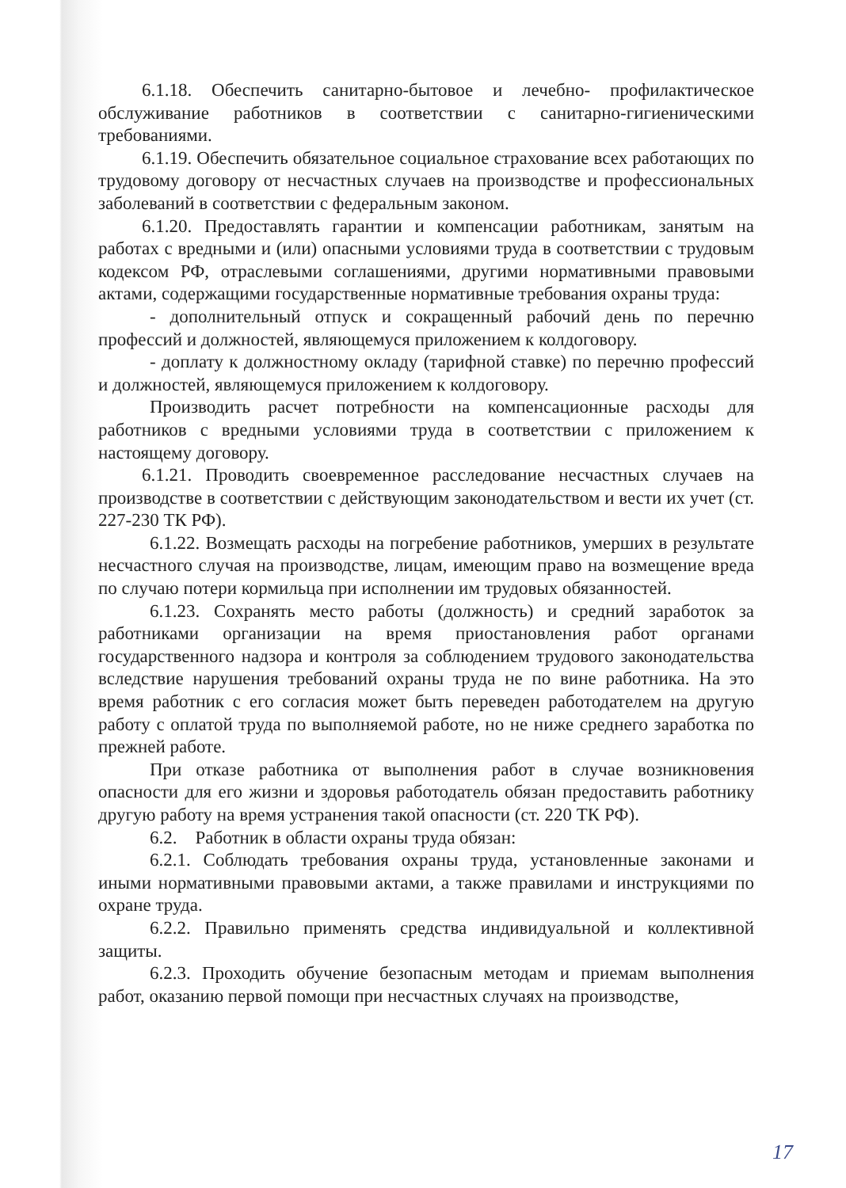6.1.18. Обеспечить санитарно-бытовое и лечебно- профилактическое обслуживание работников в соответствии с санитарно-гигиеническими требованиями.
6.1.19. Обеспечить обязательное социальное страхование всех работающих по трудовому договору от несчастных случаев на производстве и профессиональных заболеваний в соответствии с федеральным законом.
6.1.20. Предоставлять гарантии и компенсации работникам, занятым на работах с вредными и (или) опасными условиями труда в соответствии с трудовым кодексом РФ, отраслевыми соглашениями, другими нормативными правовыми актами, содержащими государственные нормативные требования охраны труда:
- дополнительный отпуск и сокращенный рабочий день по перечню профессий и должностей, являющемуся приложением к колдоговору.
- доплату к должностному окладу (тарифной ставке) по перечню профессий и должностей, являющемуся приложением к колдоговору.
Производить расчет потребности на компенсационные расходы для работников с вредными условиями труда в соответствии с приложением к настоящему договору.
6.1.21. Проводить своевременное расследование несчастных случаев на производстве в соответствии с действующим законодательством и вести их учет (ст. 227-230 ТК РФ).
6.1.22. Возмещать расходы на погребение работников, умерших в результате несчастного случая на производстве, лицам, имеющим право на возмещение вреда по случаю потери кормильца при исполнении им трудовых обязанностей.
6.1.23. Сохранять место работы (должность) и средний заработок за работниками организации на время приостановления работ органами государственного надзора и контроля за соблюдением трудового законодательства вследствие нарушения требований охраны труда не по вине работника. На это время работник с его согласия может быть переведен работодателем на другую работу с оплатой труда по выполняемой работе, но не ниже среднего заработка по прежней работе.
При отказе работника от выполнения работ в случае возникновения опасности для его жизни и здоровья работодатель обязан предоставить работнику другую работу на время устранения такой опасности (ст. 220 ТК РФ).
6.2. Работник в области охраны труда обязан:
6.2.1. Соблюдать требования охраны труда, установленные законами и иными нормативными правовыми актами, а также правилами и инструкциями по охране труда.
6.2.2. Правильно применять средства индивидуальной и коллективной защиты.
6.2.3. Проходить обучение безопасным методам и приемам выполнения работ, оказанию первой помощи при несчастных случаях на производстве,
17